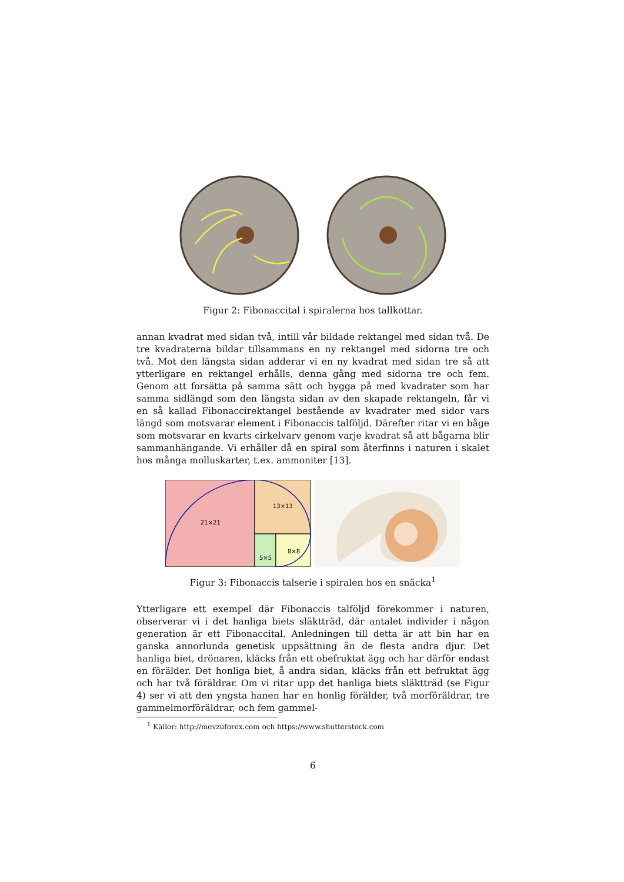Figur 2: Fibonaccital i spiralerna hos tallkottar.
annan kvadrat med sidan två, intill vår bildade rektangel med sidan två. De tre kvadraterna bildar tillsammans en ny rektangel med sidorna tre och två. Mot den längsta sidan adderar vi en ny kvadrat med sidan tre så att ytterligare en rektangel erhålls, denna gång med sidorna tre och fem. Genom att forsätta på samma sätt och bygga på med kvadrater som har samma sidlängd som den längsta sidan av den skapade rektangeln, får vi en så kallad Fibonaccirektangel bestående av kvadrater med sidor vars längd som motsvarar element i Fibonaccis talföljd. Därefter ritar vi en båge som motsvarar en kvarts cirkelvarv genom varje kvadrat så att bågarna blir sammanhängande. Vi erhåller då en spiral som återfinns i naturen i skalet hos många molluskarter, t.ex. ammoniter [13].
21×21
13×13
8×8
5×5
Figur 3: Fibonaccis talserie i spiralen hos en snäcka<sup>1</sup>
Ytterligare ett exempel där Fibonaccis talföljd förekommer i naturen, observerar vi i det hanliga biets släktträd, där antalet individer i någon generation är ett Fibonaccital. Anledningen till detta är att bin har en ganska annorlunda genetisk uppsättning än de flesta andra djur. Det hanliga biet, drönaren, kläcks från ett obefruktat ägg och har därför endast en förälder. Det honliga biet, å andra sidan, kläcks från ett befruktat ägg och har två föräldrar. Om vi ritar upp det hanliga biets släktträd (se Figur 4) ser vi att den yngsta hanen har en honlig förälder, två morföräldrar, tre gammelmorföräldrar, och fem gammel-
<sup>1</sup> Källor: http://mevzuforex.com och https://www.shutterstock.com
6